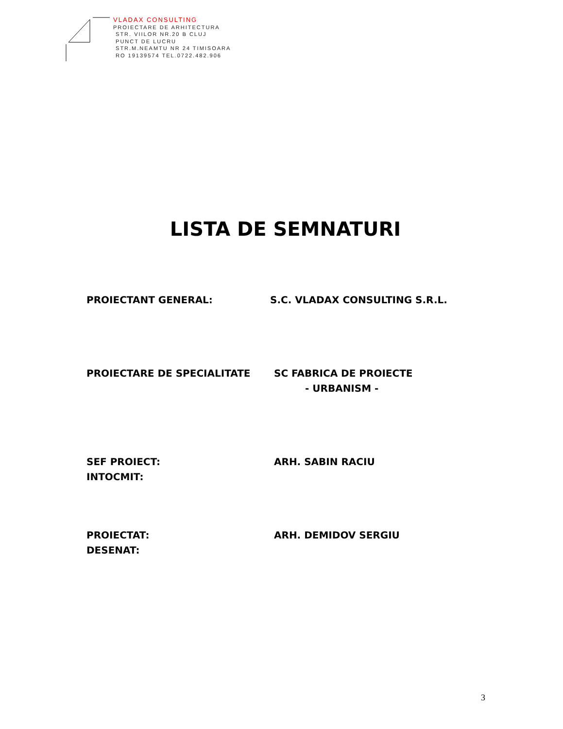VLADAX CONSULTING
PROIECTARE DE ARHITECTURA
STR. VIILOR NR.20 B CLUJ
PUNCT DE LUCRU
STR.M.NEAMTU NR 24 TIMISOARA
RO 19139574 TEL.0722.482.906
LISTA DE SEMNATURI
PROIECTANT GENERAL: S.C. VLADAX CONSULTING S.R.L.
PROIECTARE DE SPECIALITATE SC FABRICA DE PROIECTE
- URBANISM -
SEF PROIECT:
INTOCMIT:
ARH. SABIN RACIU
PROIECTAT:
DESENAT:
ARH. DEMIDOV SERGIU
3